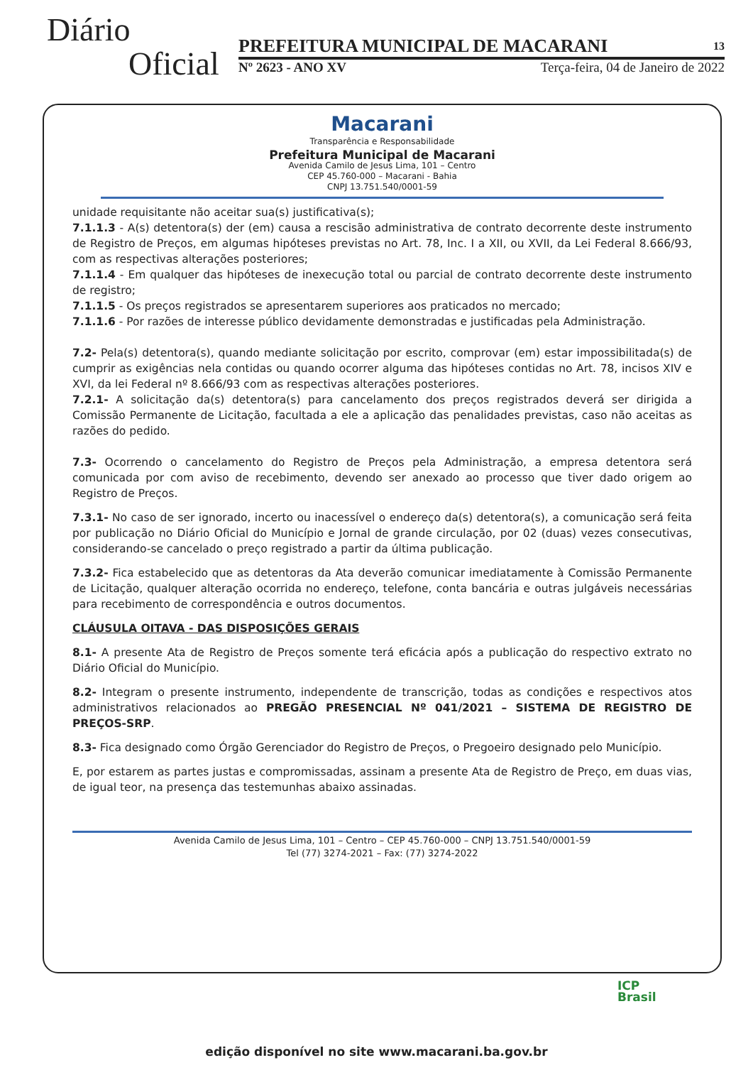Diário
Oficial
PREFEITURA MUNICIPAL DE MACARANI 13
Nº 2623 - ANO XV Terça-feira, 04 de Janeiro de 2022
Macarani
Transparência e Responsabilidade
Prefeitura Municipal de Macarani
Avenida Camilo de Jesus Lima, 101 – Centro
CEP 45.760-000 – Macarani - Bahia
CNPJ 13.751.540/0001-59
unidade requisitante não aceitar sua(s) justificativa(s);
7.1.1.3 - A(s) detentora(s) der (em) causa a rescisão administrativa de contrato decorrente deste instrumento de Registro de Preços, em algumas hipóteses previstas no Art. 78, Inc. I a XII, ou XVII, da Lei Federal 8.666/93, com as respectivas alterações posteriores;
7.1.1.4 - Em qualquer das hipóteses de inexecução total ou parcial de contrato decorrente deste instrumento de registro;
7.1.1.5 - Os preços registrados se apresentarem superiores aos praticados no mercado;
7.1.1.6 - Por razões de interesse público devidamente demonstradas e justificadas pela Administração.
7.2- Pela(s) detentora(s), quando mediante solicitação por escrito, comprovar (em) estar impossibilitada(s) de cumprir as exigências nela contidas ou quando ocorrer alguma das hipóteses contidas no Art. 78, incisos XIV e XVI, da lei Federal nº 8.666/93 com as respectivas alterações posteriores.
7.2.1- A solicitação da(s) detentora(s) para cancelamento dos preços registrados deverá ser dirigida a Comissão Permanente de Licitação, facultada a ele a aplicação das penalidades previstas, caso não aceitas as razões do pedido.
7.3- Ocorrendo o cancelamento do Registro de Preços pela Administração, a empresa detentora será comunicada por com aviso de recebimento, devendo ser anexado ao processo que tiver dado origem ao Registro de Preços.
7.3.1- No caso de ser ignorado, incerto ou inacessível o endereço da(s) detentora(s), a comunicação será feita por publicação no Diário Oficial do Município e Jornal de grande circulação, por 02 (duas) vezes consecutivas, considerando-se cancelado o preço registrado a partir da última publicação.
7.3.2- Fica estabelecido que as detentoras da Ata deverão comunicar imediatamente à Comissão Permanente de Licitação, qualquer alteração ocorrida no endereço, telefone, conta bancária e outras julgáveis necessárias para recebimento de correspondência e outros documentos.
CLÁUSULA OITAVA - DAS DISPOSIÇÕES GERAIS
8.1- A presente Ata de Registro de Preços somente terá eficácia após a publicação do respectivo extrato no Diário Oficial do Município.
8.2- Integram o presente instrumento, independente de transcrição, todas as condições e respectivos atos administrativos relacionados ao PREGÃO PRESENCIAL Nº 041/2021 – SISTEMA DE REGISTRO DE PREÇOS-SRP.
8.3- Fica designado como Órgão Gerenciador do Registro de Preços, o Pregoeiro designado pelo Município.
E, por estarem as partes justas e compromissadas, assinam a presente Ata de Registro de Preço, em duas vias, de igual teor, na presença das testemunhas abaixo assinadas.
Avenida Camilo de Jesus Lima, 101 – Centro – CEP 45.760-000 – CNPJ 13.751.540/0001-59
Tel (77) 3274-2021 – Fax: (77) 3274-2022
ICP
Brasil
edição disponível no site www.macarani.ba.gov.br